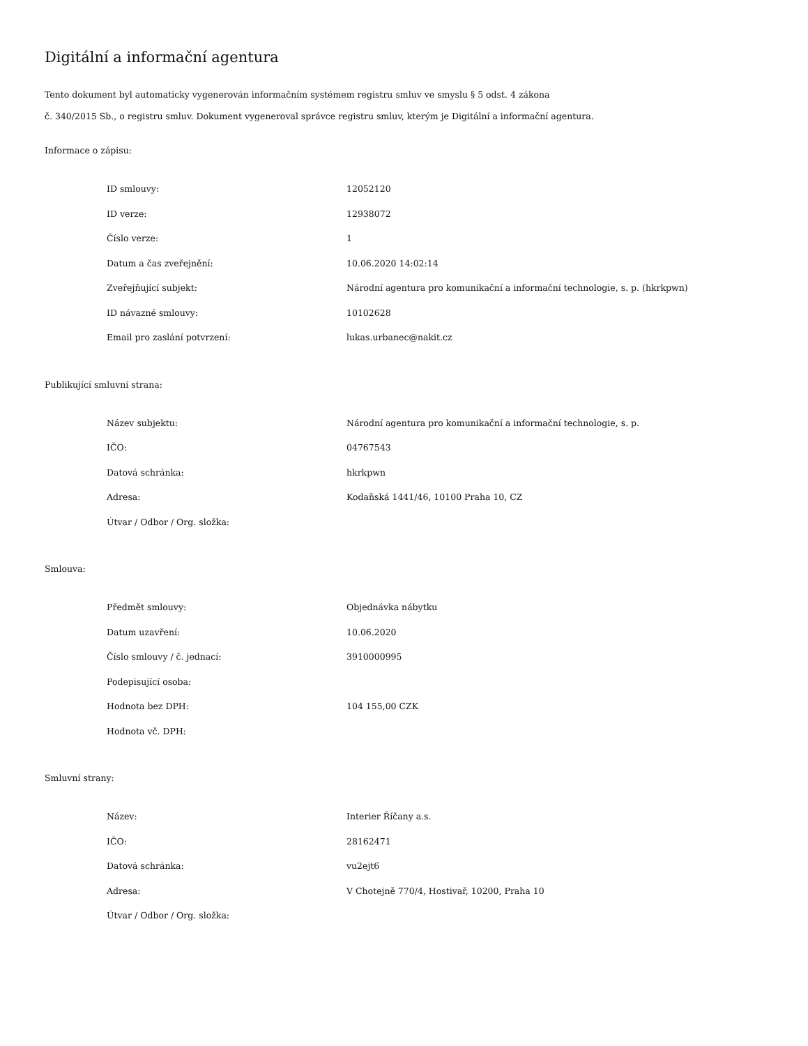Digitální a informační agentura
Tento dokument byl automaticky vygenerován informačním systémem registru smluv ve smyslu § 5 odst. 4 zákona
č. 340/2015 Sb., o registru smluv. Dokument vygeneroval správce registru smluv, kterým je Digitální a informační agentura.
Informace o zápisu:
| ID smlouvy: | 12052120 |
| ID verze: | 12938072 |
| Číslo verze: | 1 |
| Datum a čas zveřejnění: | 10.06.2020 14:02:14 |
| Zveřejňující subjekt: | Národní agentura pro komunikační a informační technologie, s. p. (hkrkpwn) |
| ID návazné smlouvy: | 10102628 |
| Email pro zaslání potvrzení: | lukas.urbanec@nakit.cz |
Publikující smluvní strana:
| Název subjektu: | Národní agentura pro komunikační a informační technologie, s. p. |
| IČO: | 04767543 |
| Datová schránka: | hkrkpwn |
| Adresa: | Kodaňská 1441/46, 10100 Praha 10, CZ |
| Útvar / Odbor / Org. složka: | |
Smlouva:
| Předmět smlouvy: | Objednávka nábytku |
| Datum uzavření: | 10.06.2020 |
| Číslo smlouvy / č. jednací: | 3910000995 |
| Podepisující osoba: | |
| Hodnota bez DPH: | 104 155,00 CZK |
| Hodnota vč. DPH: | |
Smluvní strany:
| Název: | Interier Říčany a.s. |
| IČO: | 28162471 |
| Datová schránka: | vu2ejt6 |
| Adresa: | V Chotejně 770/4, Hostivař, 10200, Praha 10 |
| Útvar / Odbor / Org. složka: | |